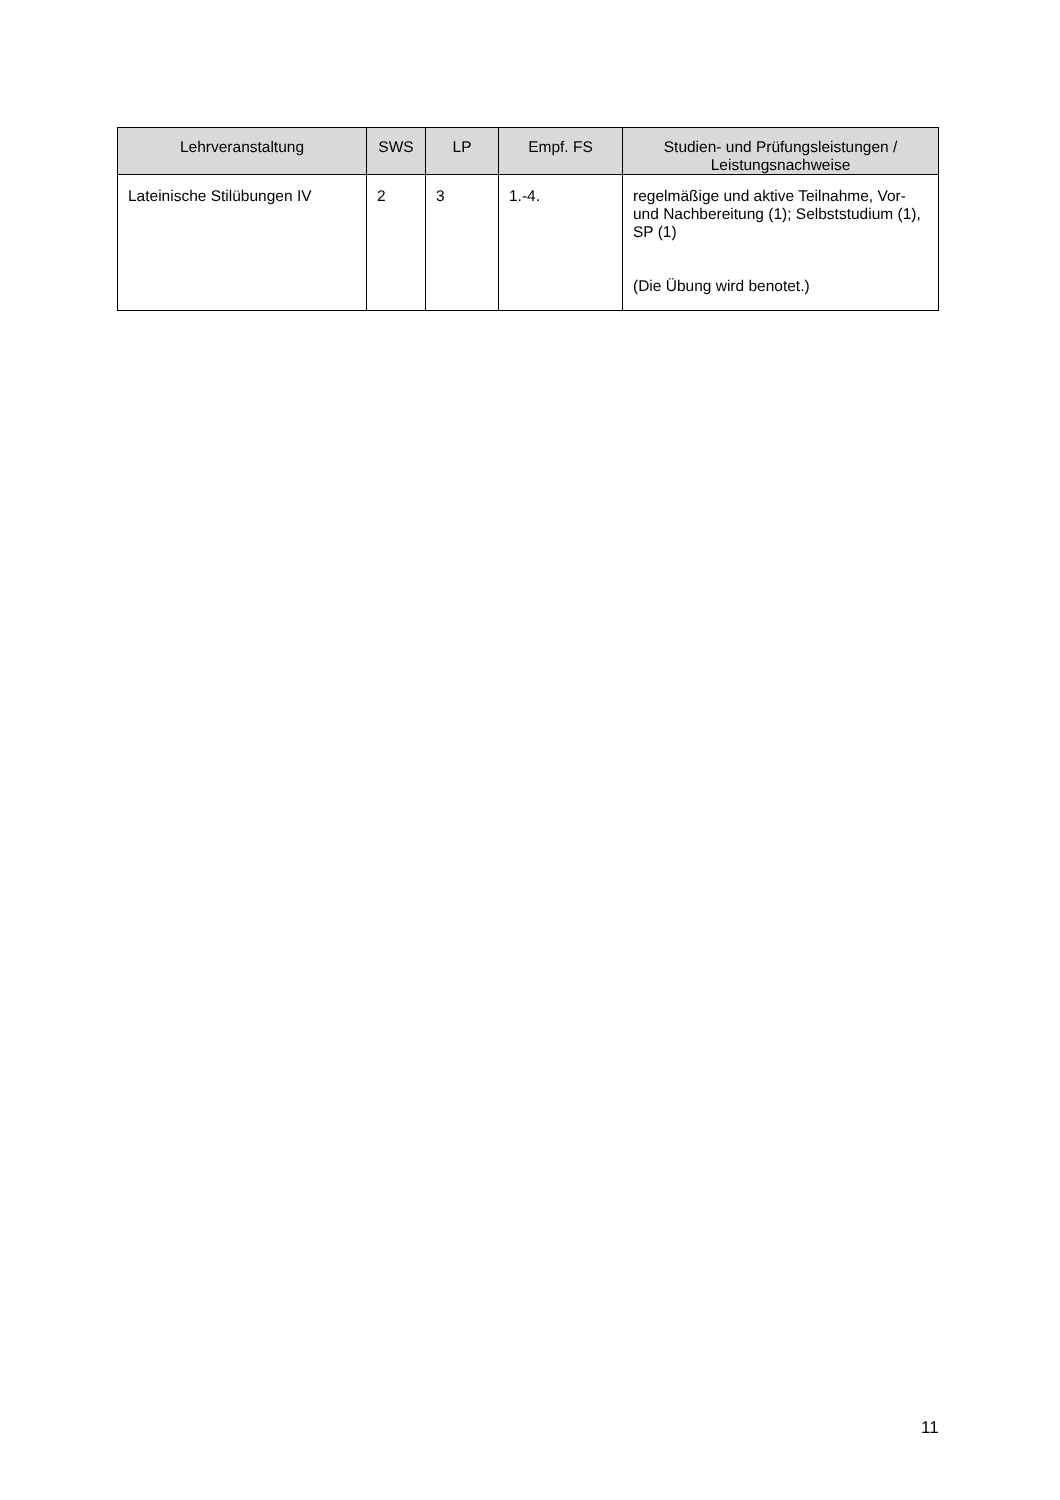| Lehrveranstaltung | SWS | LP | Empf. FS | Studien- und Prüfungsleistungen / Leistungsnachweise |
| --- | --- | --- | --- | --- |
| Lateinische Stilübungen IV | 2 | 3 | 1.-4. | regelmäßige und aktive Teilnahme, Vor- und Nachbereitung (1); Selbststudium (1), SP (1) (Die Übung wird benotet.) |
11